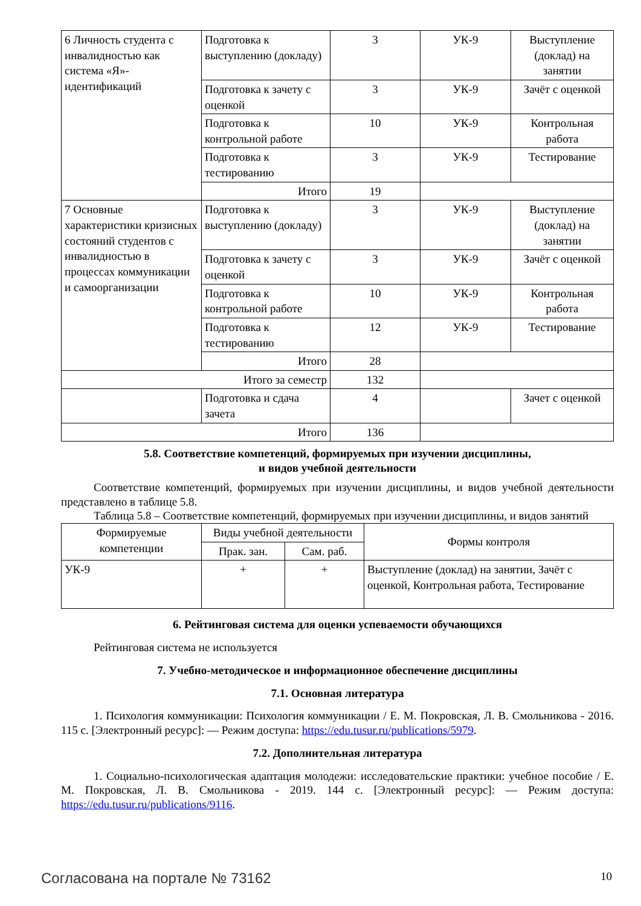| 6 Личность студента с инвалидностью как система «Я»-идентификаций | Подготовка к выступлению (докладу) | 3 | УК-9 | Выступление (доклад) на занятии |
| | Подготовка к зачету с оценкой | 3 | УК-9 | Зачёт с оценкой |
| | Подготовка к контрольной работе | 10 | УК-9 | Контрольная работа |
| | Подготовка к тестированию | 3 | УК-9 | Тестирование |
| | Итого | 19 | | |
| 7 Основные характеристики кризисных состояний студентов с инвалидностью в процессах коммуникации и самоорганизации | Подготовка к выступлению (докладу) | 3 | УК-9 | Выступление (доклад) на занятии |
| | Подготовка к зачету с оценкой | 3 | УК-9 | Зачёт с оценкой |
| | Подготовка к контрольной работе | 10 | УК-9 | Контрольная работа |
| | Подготовка к тестированию | 12 | УК-9 | Тестирование |
| | Итого | 28 | | |
| Итого за семестр | | 132 | | |
| | Подготовка и сдача зачета | 4 | | Зачет с оценкой |
| Итого | | 136 | | |
5.8. Соответствие компетенций, формируемых при изучении дисциплины,
и видов учебной деятельности
Соответствие компетенций, формируемых при изучении дисциплины, и видов учебной деятельности представлено в таблице 5.8.
Таблица 5.8 – Соответствие компетенций, формируемых при изучении дисциплины, и видов занятий
| Формируемые компетенции | Виды учебной деятельности | | Формы контроля |
| --- | --- | --- | --- |
| | Прак. зан. | Сам. раб. | |
| УК-9 | + | + | Выступление (доклад) на занятии, Зачёт с оценкой, Контрольная работа, Тестирование |
6. Рейтинговая система для оценки успеваемости обучающихся
Рейтинговая система не используется
7. Учебно-методическое и информационное обеспечение дисциплины
7.1. Основная литература
1. Психология коммуникации: Психология коммуникации / Е. М. Покровская, Л. В. Смольникова - 2016. 115 с. [Электронный ресурс]: — Режим доступа: https://edu.tusur.ru/publications/5979.
7.2. Дополнительная литература
1. Социально-психологическая адаптация молодежи: исследовательские практики: учебное пособие / Е. М. Покровская, Л. В. Смольникова - 2019. 144 с. [Электронный ресурс]: — Режим доступа: https://edu.tusur.ru/publications/9116.
Согласована на портале № 73162 10